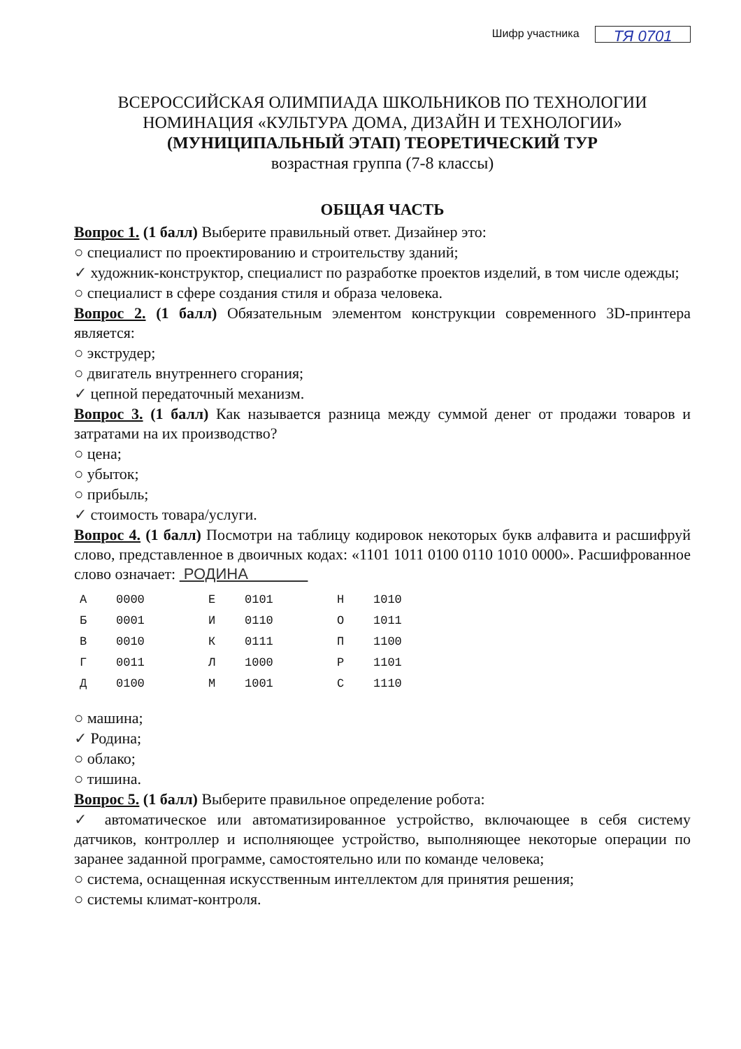Шифр участника ТЯ 0701
ВСЕРОССИЙСКАЯ ОЛИМПИАДА ШКОЛЬНИКОВ ПО ТЕХНОЛОГИИ
НОМИНАЦИЯ «КУЛЬТУРА ДОМА, ДИЗАЙН И ТЕХНОЛОГИИ»
(МУНИЦИПАЛЬНЫЙ ЭТАП) ТЕОРЕТИЧЕСКИЙ ТУР
возрастная группа (7-8 классы)
ОБЩАЯ ЧАСТЬ
Вопрос 1. (1 балл) Выберите правильный ответ. Дизайнер это:
○ специалист по проектированию и строительству зданий;
✓ художник-конструктор, специалист по разработке проектов изделий, в том числе одежды;
○ специалист в сфере создания стиля и образа человека.
Вопрос 2. (1 балл) Обязательным элементом конструкции современного 3D-принтера является:
○ экструдер;
○ двигатель внутреннего сгорания;
✓ цепной передаточный механизм.
Вопрос 3. (1 балл) Как называется разница между суммой денег от продажи товаров и затратами на их производство?
○ цена;
○ убыток;
○ прибыль;
✓ стоимость товара/услуги.
Вопрос 4. (1 балл) Посмотри на таблицу кодировок некоторых букв алфавита и расшифруй слово, представленное в двоичных кодах: «1101 1011 0100 0110 1010 0000». Расшифрованное слово означает: РОДИНА
| А | 0000 | Е | 0101 | Н | 1010 |
| Б | 0001 | И | 0110 | О | 1011 |
| В | 0010 | К | 0111 | П | 1100 |
| Г | 0011 | Л | 1000 | Р | 1101 |
| Д | 0100 | М | 1001 | С | 1110 |
○ машина;
✓ Родина;
○ облако;
○ тишина.
Вопрос 5. (1 балл) Выберите правильное определение робота:
✓ автоматическое или автоматизированное устройство, включающее в себя систему датчиков, контроллер и исполняющее устройство, выполняющее некоторые операции по заранее заданной программе, самостоятельно или по команде человека;
○ система, оснащенная искусственным интеллектом для принятия решения;
○ системы климат-контроля.